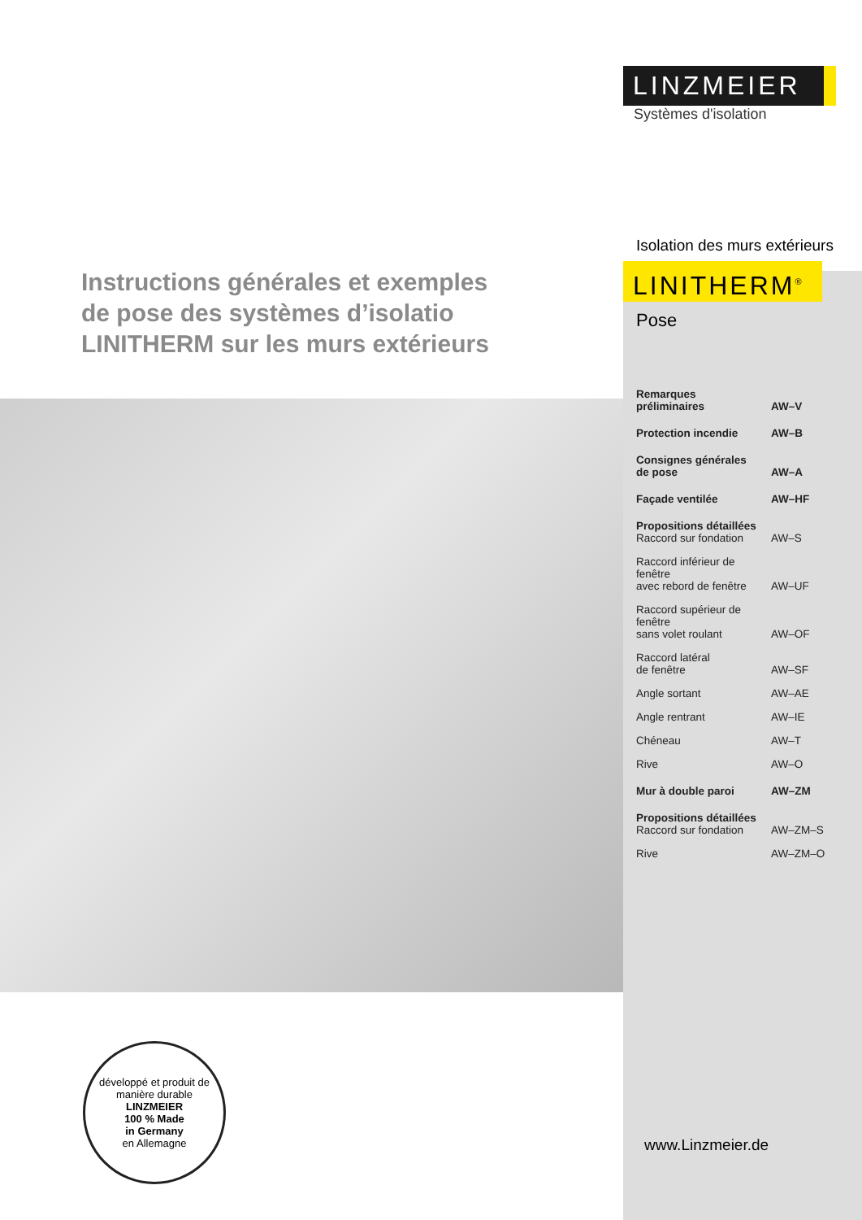Instructions générales et exemples
de pose des systèmes d’isolatio
LINITHERM sur les murs extérieurs
développé et produit de manière durable
LINZMEIER
100 % Made
in Germany
en Allemagne
LINZMEIER
Systèmes d'isolation
Isolation des murs extérieurs
LINITHERM<sup>®</sup>
Pose
| Remarques préliminaires | AW–V |
| Protection incendie | AW–B |
| Consignes générales de pose | AW–A |
| Façade ventilée | AW–HF |
| Propositions détaillées Raccord sur fondation | AW–S |
| Raccord inférieur de fenêtre avec rebord de fenêtre | AW–UF |
| Raccord supérieur de fenêtre sans volet roulant | AW–OF |
| Raccord latéral de fenêtre | AW–SF |
| Angle sortant | AW–AE |
| Angle rentrant | AW–IE |
| Chéneau | AW–T |
| Rive | AW–O |
| Mur à double paroi | AW–ZM |
| Propositions détaillées Raccord sur fondation | AW–ZM–S |
| Rive | AW–ZM–O |
www.Linzmeier.de